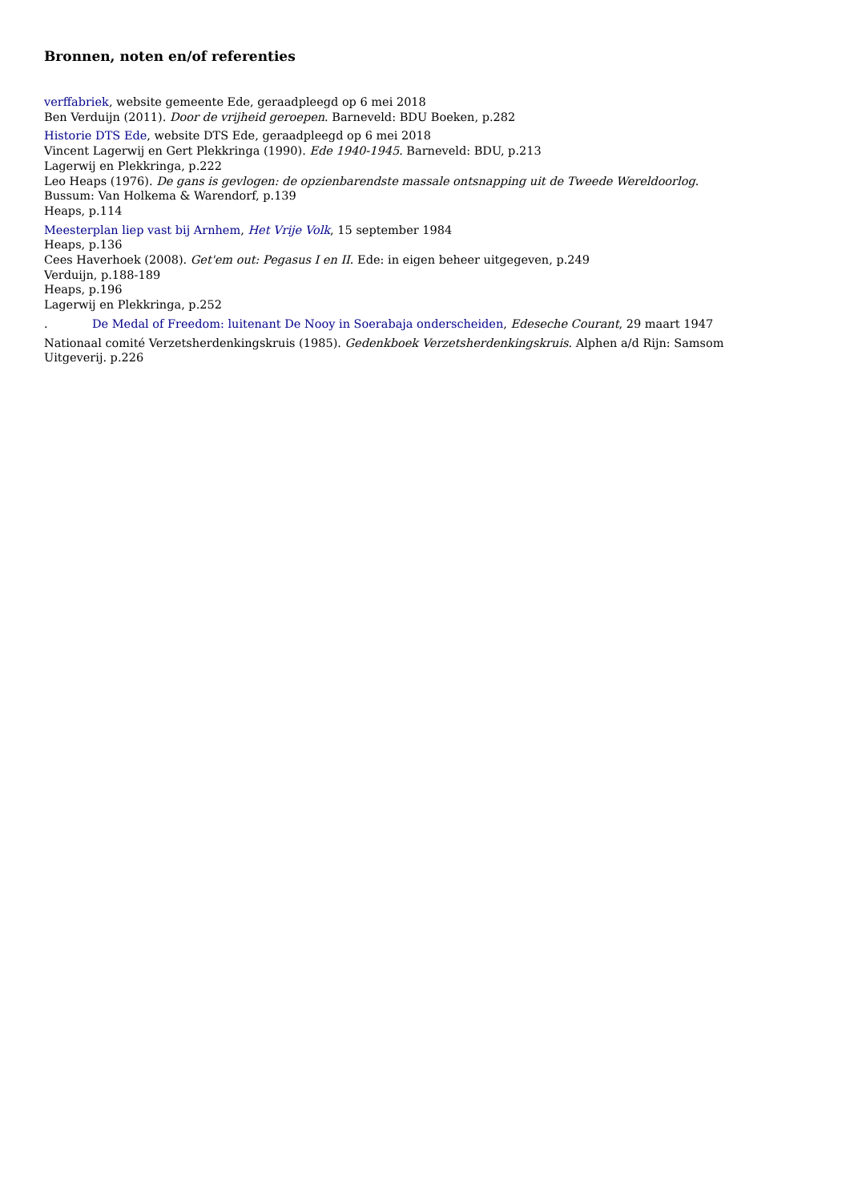Bronnen, noten en/of referenties
verffabriek, website gemeente Ede, geraadpleegd op 6 mei 2018
Ben Verduijn (2011). Door de vrijheid geroepen. Barneveld: BDU Boeken, p.282
Historie DTS Ede, website DTS Ede, geraadpleegd op 6 mei 2018
Vincent Lagerwij en Gert Plekkringa (1990). Ede 1940-1945. Barneveld: BDU, p.213
Lagerwij en Plekkringa, p.222
Leo Heaps (1976). De gans is gevlogen: de opzienbarendste massale ontsnapping uit de Tweede Wereldoorlog. Bussum: Van Holkema & Warendorf, p.139
Heaps, p.114
Meesterplan liep vast bij Arnhem, Het Vrije Volk, 15 september 1984
Heaps, p.136
Cees Haverhoek (2008). Get'em out: Pegasus I en II. Ede: in eigen beheer uitgegeven, p.249
Verduijn, p.188-189
Heaps, p.196
Lagerwij en Plekkringa, p.252
. De Medal of Freedom: luitenant De Nooy in Soerabaja onderscheiden, Edeseche Courant, 29 maart 1947
Nationaal comité Verzetsherdenkingskruis (1985). Gedenkboek Verzetsherdenkingskruis. Alphen a/d Rijn: Samsom Uitgeverij. p.226